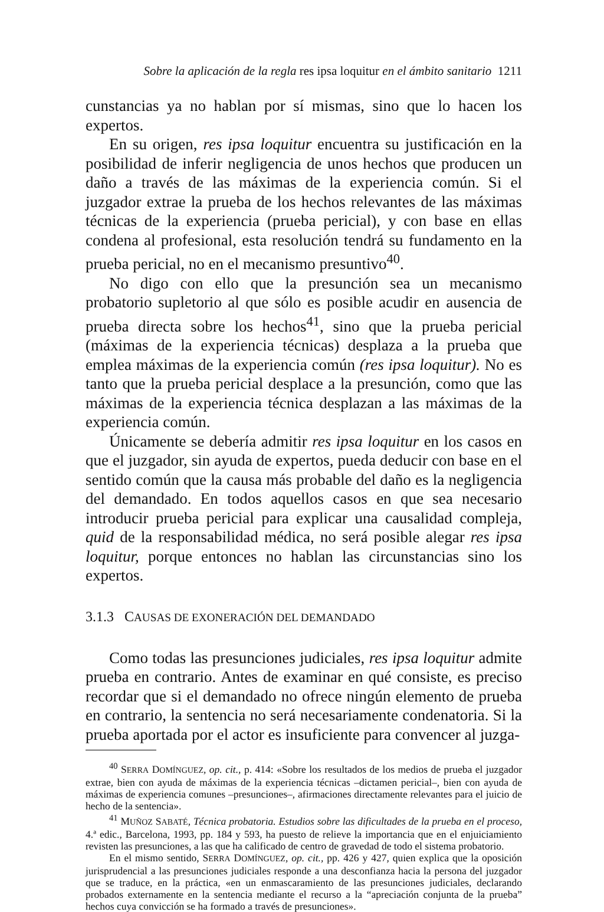Sobre la aplicación de la regla res ipsa loquitur en el ámbito sanitario 1211
cunstancias ya no hablan por sí mismas, sino que lo hacen los expertos.
En su origen, res ipsa loquitur encuentra su justificación en la posibilidad de inferir negligencia de unos hechos que producen un daño a través de las máximas de la experiencia común. Si el juzgador extrae la prueba de los hechos relevantes de las máximas técnicas de la experiencia (prueba pericial), y con base en ellas condena al profesional, esta resolución tendrá su fundamento en la prueba pericial, no en el mecanismo presuntivo<sup>40</sup>.
No digo con ello que la presunción sea un mecanismo probatorio supletorio al que sólo es posible acudir en ausencia de prueba directa sobre los hechos<sup>41</sup>, sino que la prueba pericial (máximas de la experiencia técnicas) desplaza a la prueba que emplea máximas de la experiencia común (res ipsa loquitur). No es tanto que la prueba pericial desplace a la presunción, como que las máximas de la experiencia técnica desplazan a las máximas de la experiencia común.
Únicamente se debería admitir res ipsa loquitur en los casos en que el juzgador, sin ayuda de expertos, pueda deducir con base en el sentido común que la causa más probable del daño es la negligencia del demandado. En todos aquellos casos en que sea necesario introducir prueba pericial para explicar una causalidad compleja, quid de la responsabilidad médica, no será posible alegar res ipsa loquitur, porque entonces no hablan las circunstancias sino los expertos.
3.1.3 CAUSAS DE EXONERACIÓN DEL DEMANDADO
Como todas las presunciones judiciales, res ipsa loquitur admite prueba en contrario. Antes de examinar en qué consiste, es preciso recordar que si el demandado no ofrece ningún elemento de prueba en contrario, la sentencia no será necesariamente condenatoria. Si la prueba aportada por el actor es insuficiente para convencer al juzga-
<sup>40</sup> SERRA DOMÍNGUEZ, op. cit., p. 414: «Sobre los resultados de los medios de prueba el juzgador extrae, bien con ayuda de máximas de la experiencia técnicas –dictamen pericial–, bien con ayuda de máximas de experiencia comunes –presunciones–, afirmaciones directamente relevantes para el juicio de hecho de la sentencia».
<sup>41</sup> MUÑOZ SABATÉ, Técnica probatoria. Estudios sobre las dificultades de la prueba en el proceso, 4.ª edic., Barcelona, 1993, pp. 184 y 593, ha puesto de relieve la importancia que en el enjuiciamiento revisten las presunciones, a las que ha calificado de centro de gravedad de todo el sistema probatorio.
En el mismo sentido, SERRA DOMÍNGUEZ, op. cit., pp. 426 y 427, quien explica que la oposición jurisprudencial a las presunciones judiciales responde a una desconfianza hacia la persona del juzgador que se traduce, en la práctica, «en un enmascaramiento de las presunciones judiciales, declarando probados externamente en la sentencia mediante el recurso a la “apreciación conjunta de la prueba” hechos cuya convicción se ha formado a través de presunciones».